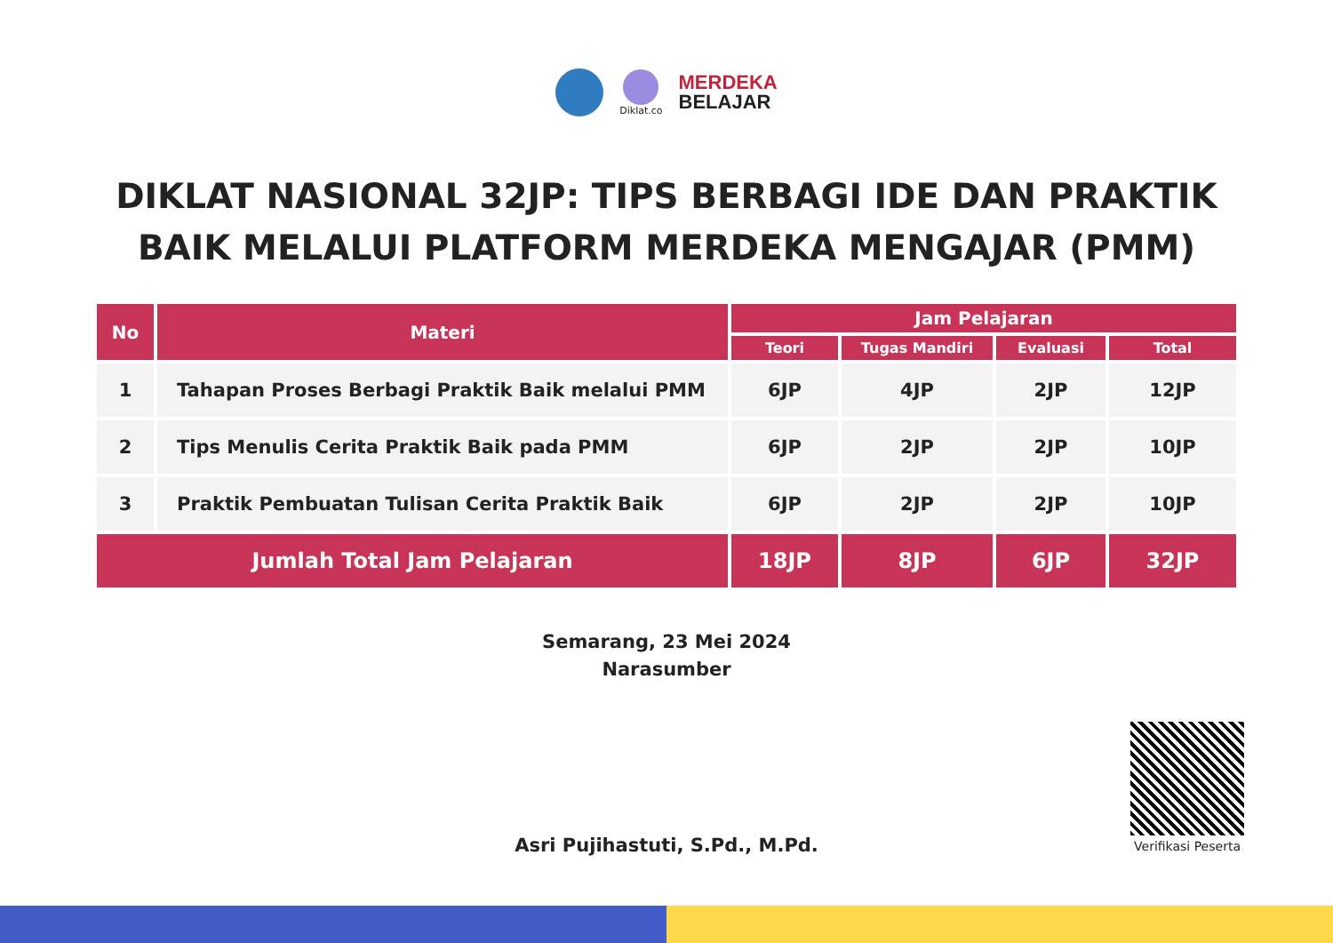Diklat.co
MERDEKA
BELAJAR
DIKLAT NASIONAL 32JP: TIPS BERBAGI IDE DAN PRAKTIK
BAIK MELALUI PLATFORM MERDEKA MENGAJAR (PMM)
| No | Materi | Jam Pelajaran | | | |
| --- | --- | --- | --- | --- | --- |
| | | Teori | Tugas Mandiri | Evaluasi | Total |
| 1 | Tahapan Proses Berbagi Praktik Baik melalui PMM | 6JP | 4JP | 2JP | 12JP |
| 2 | Tips Menulis Cerita Praktik Baik pada PMM | 6JP | 2JP | 2JP | 10JP |
| 3 | Praktik Pembuatan Tulisan Cerita Praktik Baik | 6JP | 2JP | 2JP | 10JP |
| Jumlah Total Jam Pelajaran | | 18JP | 8JP | 6JP | 32JP |
Semarang, 23 Mei 2024
Narasumber
Asri Pujihastuti, S.Pd., M.Pd.
Verifikasi Peserta